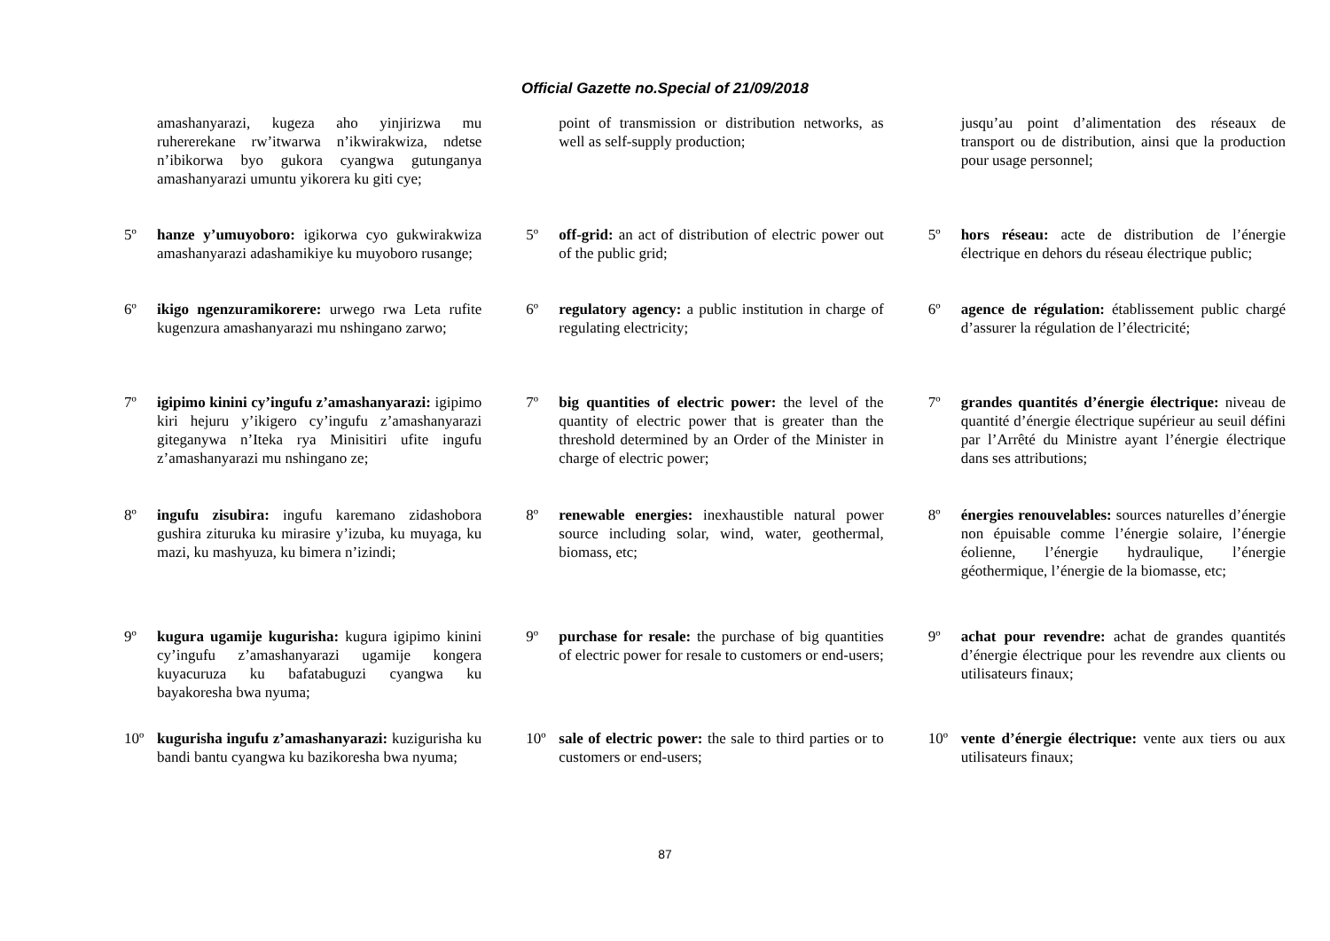Official Gazette no.Special of 21/09/2018
amashanyarazi, kugeza aho yinjirizwa mu ruhererekane rw’itwarwa n’ikwirakwiza, ndetse n’ibikorwa byo gukora cyangwa gutunganya amashanyarazi umuntu yikorera ku giti cye;
5º hanze y’umuyoboro: igikorwa cyo gukwirakwiza amashanyarazi adashamikiye ku muyoboro rusange;
6º ikigo ngenzuramikorere: urwego rwa Leta rufite kugenzura amashanyarazi mu nshingano zarwo;
7º igipimo kinini cy’ingufu z’amashanyarazi: igipimo kiri hejuru y’ikigero cy’ingufu z’amashanyarazi giteganywa n’Iteka rya Minisitiri ufite ingufu z’amashanyarazi mu nshingano ze;
8º ingufu zisubira: ingufu karemano zidashobora gushira zituruka ku mirasire y’izuba, ku muyaga, ku mazi, ku mashyuza, ku bimera n’izindi;
9º kugura ugamije kugurisha: kugura igipimo kinini cy’ingufu z’amashanyarazi ugamije kongera kuyacuruza ku bafatabuguzi cyangwa ku bayakoresha bwa nyuma;
10º kugurisha ingufu z’amashanyarazi: kuzigurisha ku bandi bantu cyangwa ku bazikoresha bwa nyuma;
point of transmission or distribution networks, as well as self-supply production;
5º off-grid: an act of distribution of electric power out of the public grid;
6º regulatory agency: a public institution in charge of regulating electricity;
7º big quantities of electric power: the level of the quantity of electric power that is greater than the threshold determined by an Order of the Minister in charge of electric power;
8º renewable energies: inexhaustible natural power source including solar, wind, water, geothermal, biomass, etc;
9º purchase for resale: the purchase of big quantities of electric power for resale to customers or end-users;
10º sale of electric power: the sale to third parties or to customers or end-users;
jusqu’au point d’alimentation des réseaux de transport ou de distribution, ainsi que la production pour usage personnel;
5º hors réseau: acte de distribution de l’énergie électrique en dehors du réseau électrique public;
6º agence de régulation: établissement public chargé d’assurer la régulation de l’électricité;
7º grandes quantités d’énergie électrique: niveau de quantité d’énergie électrique supérieur au seuil défini par l’Arrêté du Ministre ayant l’énergie électrique dans ses attributions;
8º énergies renouvelables: sources naturelles d’énergie non épuisable comme l’énergie solaire, l’énergie éolienne, l’énergie hydraulique, l’énergie géothermique, l’énergie de la biomasse, etc;
9º achat pour revendre: achat de grandes quantités d’énergie électrique pour les revendre aux clients ou utilisateurs finaux;
10º vente d’énergie électrique: vente aux tiers ou aux utilisateurs finaux;
87